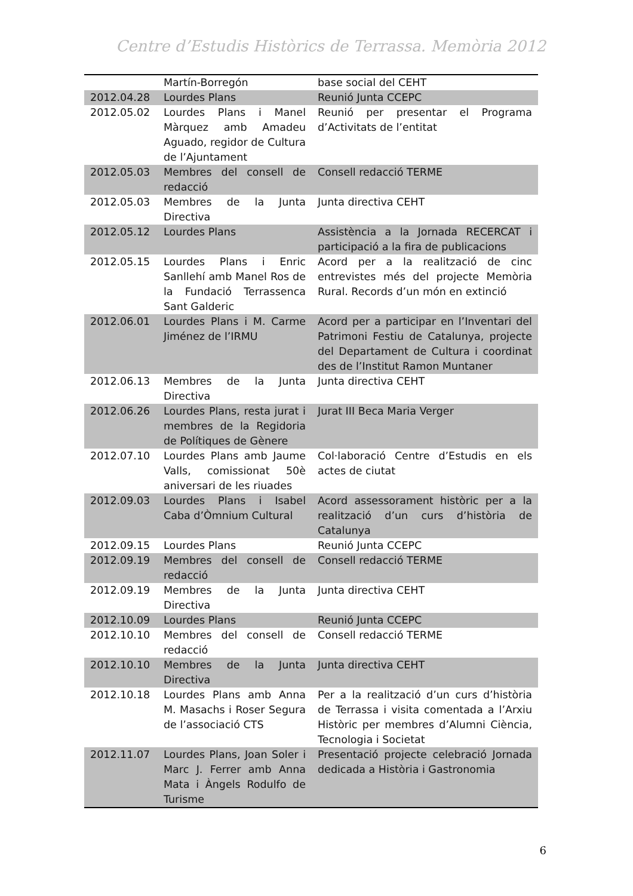Centre d’Estudis Històrics de Terrassa. Memòria 2012
| | Martín-Borregón | base social del CEHT |
| 2012.04.28 | Lourdes Plans | Reunió Junta CCEPC |
| 2012.05.02 | Lourdes Plans i Manel Màrquez amb Amadeu Aguado, regidor de Cultura de l’Ajuntament | Reunió per presentar el Programa d’Activitats de l’entitat |
| 2012.05.03 | Membres del consell de redacció | Consell redacció TERME |
| 2012.05.03 | Membres de la Junta Directiva | Junta directiva CEHT |
| 2012.05.12 | Lourdes Plans | Assistència a la Jornada RECERCAT i participació a la fira de publicacions |
| 2012.05.15 | Lourdes Plans i Enric Sanllehí amb Manel Ros de la Fundació Terrassenca Sant Galderic | Acord per a la realització de cinc entrevistes més del projecte Memòria Rural. Records d’un món en extinció |
| 2012.06.01 | Lourdes Plans i M. Carme Jiménez de l’IRMU | Acord per a participar en l’Inventari del Patrimoni Festiu de Catalunya, projecte del Departament de Cultura i coordinat des de l’Institut Ramon Muntaner |
| 2012.06.13 | Membres de la Junta Directiva | Junta directiva CEHT |
| 2012.06.26 | Lourdes Plans, resta jurat i membres de la Regidoria de Polítiques de Gènere | Jurat III Beca Maria Verger |
| 2012.07.10 | Lourdes Plans amb Jaume Valls, comissionat 50è aniversari de les riuades | Col·laboració Centre d’Estudis en els actes de ciutat |
| 2012.09.03 | Lourdes Plans i Isabel Caba d’Òmnium Cultural | Acord assessorament històric per a la realització d’un curs d’història de Catalunya |
| 2012.09.15 | Lourdes Plans | Reunió Junta CCEPC |
| 2012.09.19 | Membres del consell de redacció | Consell redacció TERME |
| 2012.09.19 | Membres de la Junta Directiva | Junta directiva CEHT |
| 2012.10.09 | Lourdes Plans | Reunió Junta CCEPC |
| 2012.10.10 | Membres del consell de redacció | Consell redacció TERME |
| 2012.10.10 | Membres de la Junta Directiva | Junta directiva CEHT |
| 2012.10.18 | Lourdes Plans amb Anna M. Masachs i Roser Segura de l’associació CTS | Per a la realització d’un curs d’història de Terrassa i visita comentada a l’Arxiu Històric per membres d’Alumni Ciència, Tecnologia i Societat |
| 2012.11.07 | Lourdes Plans, Joan Soler i Marc J. Ferrer amb Anna Mata i Àngels Rodulfo de Turisme | Presentació projecte celebració Jornada dedicada a Història i Gastronomia |
6